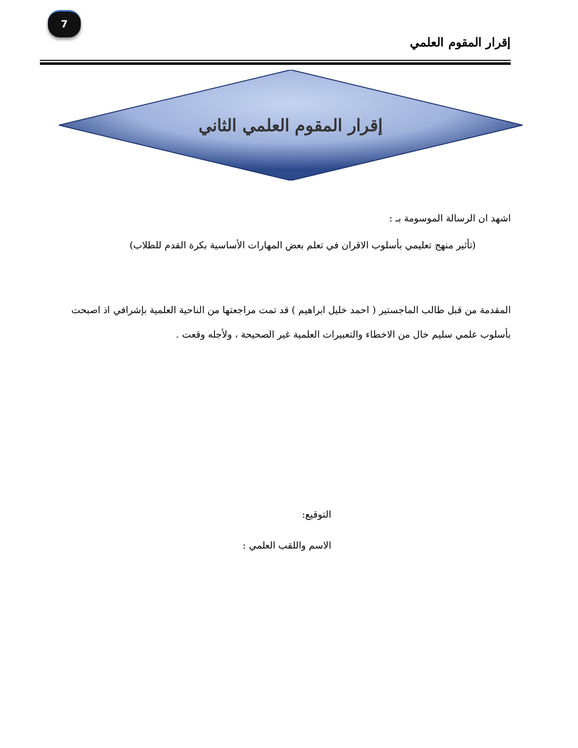7
إقرار المقوم العلمي
إقرار المقوم العلمي الثاني
اشهد ان الرسالة الموسومة بـ :
(تأثير منهج تعليمي بأسلوب الاقران في تعلم بعض المهارات الأساسية بكرة القدم للطلاب)
المقدمة من قبل طالب الماجستير ( احمد خليل ابراهيم ) قد تمت مراجعتها من الناحية العلمية بإشرافي اذ اصبحت بأسلوب علمي سليم خال من الاخطاء والتعبيرات العلمية غير الصحيحة ، ولأجله وقعت .
التوقيع:
الاسم واللقب العلمي :